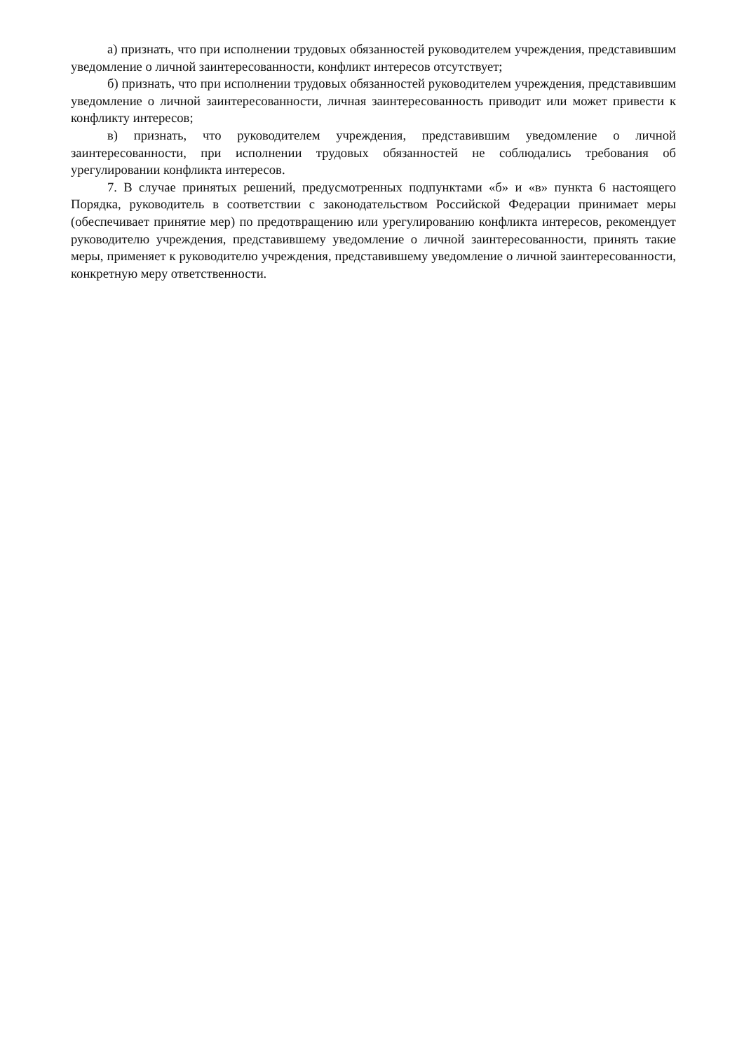а) признать, что при исполнении трудовых обязанностей руководителем учреждения, представившим уведомление о личной заинтересованности, конфликт интересов отсутствует;
б) признать, что при исполнении трудовых обязанностей руководителем учреждения, представившим уведомление о личной заинтересованности, личная заинтересованность приводит или может привести к конфликту интересов;
в) признать, что руководителем учреждения, представившим уведомление о личной заинтересованности, при исполнении трудовых обязанностей не соблюдались требования об урегулировании конфликта интересов.
7. В случае принятых решений, предусмотренных подпунктами «б» и «в» пункта 6 настоящего Порядка, руководитель в соответствии с законодательством Российской Федерации принимает меры (обеспечивает принятие мер) по предотвращению или урегулированию конфликта интересов, рекомендует руководителю учреждения, представившему уведомление о личной заинтересованности, принять такие меры, применяет к руководителю учреждения, представившему уведомление о личной заинтересованности, конкретную меру ответственности.